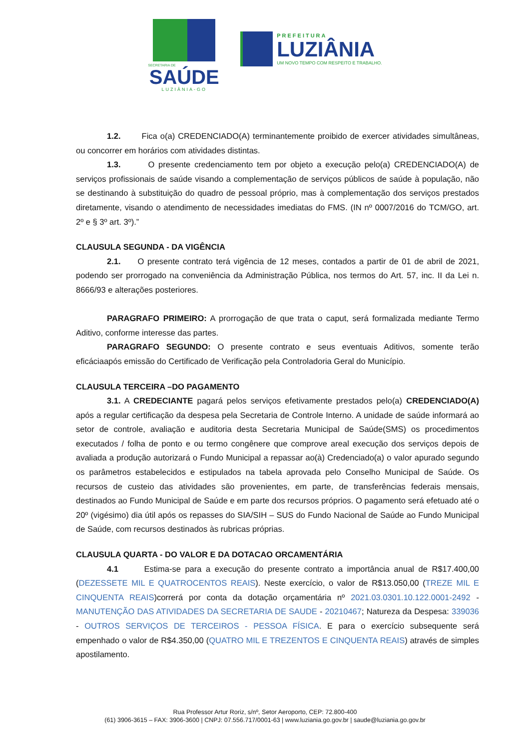SECRETARIA DE
SAÚDE
LUZIÂNIA-GO
PREFEITURA
LUZIÂNIA
UM NOVO TEMPO COM RESPEITO E TRABALHO.
1.2. Fica o(a) CREDENCIADO(A) terminantemente proibido de exercer atividades simultâneas, ou concorrer em horários com atividades distintas.
1.3. O presente credenciamento tem por objeto a execução pelo(a) CREDENCIADO(A) de serviços profissionais de saúde visando a complementação de serviços públicos de saúde à população, não se destinando à substituição do quadro de pessoal próprio, mas à complementação dos serviços prestados diretamente, visando o atendimento de necessidades imediatas do FMS. (IN nº 0007/2016 do TCM/GO, art. 2º e § 3º art. 3º).”
CLAUSULA SEGUNDA - DA VIGÊNCIA
2.1. O presente contrato terá vigência de 12 meses, contados a partir de 01 de abril de 2021, podendo ser prorrogado na conveniência da Administração Pública, nos termos do Art. 57, inc. II da Lei n. 8666/93 e alterações posteriores.
PARAGRAFO PRIMEIRO: A prorrogação de que trata o caput, será formalizada mediante Termo Aditivo, conforme interesse das partes.
PARAGRAFO SEGUNDO: O presente contrato e seus eventuais Aditivos, somente terão eficáciaapós emissão do Certificado de Verificação pela Controladoria Geral do Município.
CLAUSULA TERCEIRA –DO PAGAMENTO
3.1. A CREDECIANTE pagará pelos serviços efetivamente prestados pelo(a) CREDENCIADO(A) após a regular certificação da despesa pela Secretaria de Controle Interno. A unidade de saúde informará ao setor de controle, avaliação e auditoria desta Secretaria Municipal de Saúde(SMS) os procedimentos executados / folha de ponto e ou termo congênere que comprove areal execução dos serviços depois de avaliada a produção autorizará o Fundo Municipal a repassar ao(à) Credenciado(a) o valor apurado segundo os parâmetros estabelecidos e estipulados na tabela aprovada pelo Conselho Municipal de Saúde. Os recursos de custeio das atividades são provenientes, em parte, de transferências federais mensais, destinados ao Fundo Municipal de Saúde e em parte dos recursos próprios. O pagamento será efetuado até o 20º (vigésimo) dia útil após os repasses do SIA/SIH – SUS do Fundo Nacional de Saúde ao Fundo Municipal de Saúde, com recursos destinados às rubricas próprias.
CLAUSULA QUARTA - DO VALOR E DA DOTACAO ORCAMENTÁRIA
4.1 Estima-se para a execução do presente contrato a importância anual de R$17.400,00 (DEZESSETE MIL E QUATROCENTOS REAIS). Neste exercício, o valor de R$13.050,00 (TREZE MIL E CINQUENTA REAIS)correrá por conta da dotação orçamentária nº 2021.03.0301.10.122.0001-2492 - MANUTENÇÃO DAS ATIVIDADES DA SECRETARIA DE SAUDE - 20210467; Natureza da Despesa: 339036 - OUTROS SERVIÇOS DE TERCEIROS - PESSOA FÍSICA. E para o exercício subsequente será empenhado o valor de R$4.350,00 (QUATRO MIL E TREZENTOS E CINQUENTA REAIS) através de simples apostilamento.
Rua Professor Artur Roriz, s/nº, Setor Aeroporto, CEP: 72.800-400
(61) 3906-3615 – FAX: 3906-3600 | CNPJ: 07.556.717/0001-63 | www.luziania.go.gov.br | saude@luziania.go.gov.br